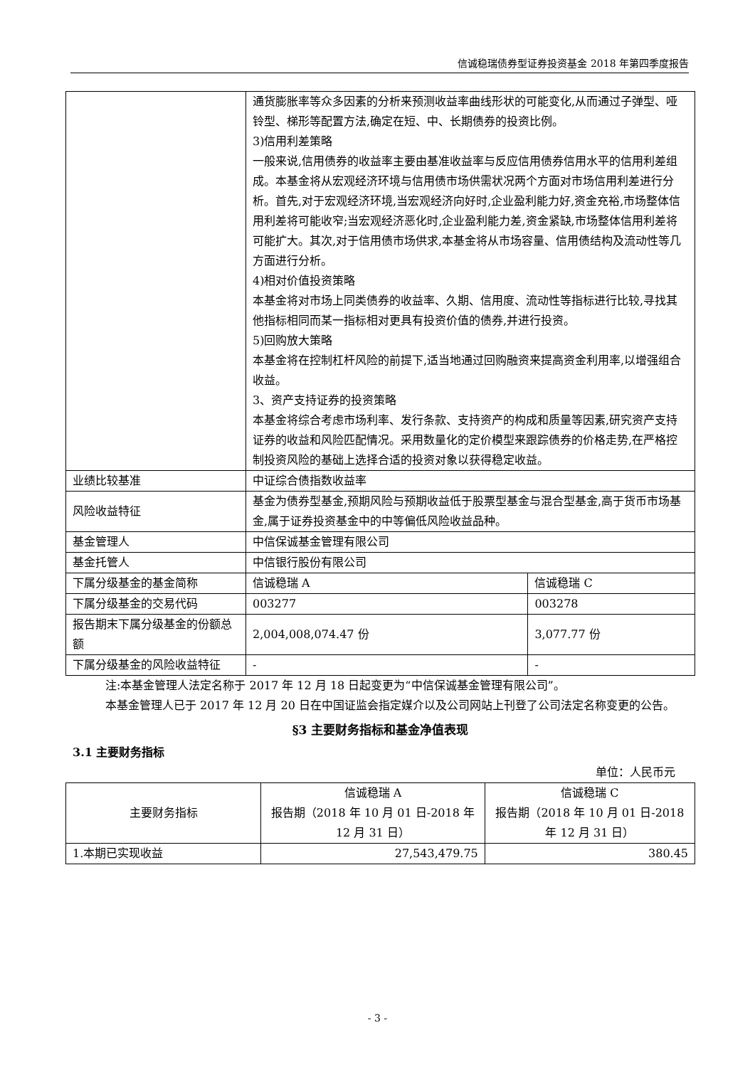信诚稳瑞债券型证券投资基金 2018 年第四季度报告
| | 通货膨胀率等众多因素的分析来预测收益率曲线形状的可能变化,从而通过子弹型、哑铃型、梯形等配置方法,确定在短、中、长期债券的投资比例。 3)信用利差策略 一般来说,信用债券的收益率主要由基准收益率与反应信用债券信用水平的信用利差组成。本基金将从宏观经济环境与信用债市场供需状况两个方面对市场信用利差进行分析。首先,对于宏观经济环境,当宏观经济向好时,企业盈利能力好,资金充裕,市场整体信用利差将可能收窄;当宏观经济恶化时,企业盈利能力差,资金紧缺,市场整体信用利差将可能扩大。其次,对于信用债市场供求,本基金将从市场容量、信用债结构及流动性等几方面进行分析。 4)相对价值投资策略 本基金将对市场上同类债券的收益率、久期、信用度、流动性等指标进行比较,寻找其他指标相同而某一指标相对更具有投资价值的债券,并进行投资。 5)回购放大策略 本基金将在控制杠杆风险的前提下,适当地通过回购融资来提高资金利用率,以增强组合收益。 3、资产支持证券的投资策略 本基金将综合考虑市场利率、发行条款、支持资产的构成和质量等因素,研究资产支持证券的收益和风险匹配情况。采用数量化的定价模型来跟踪债券的价格走势,在严格控制投资风险的基础上选择合适的投资对象以获得稳定收益。 | |
| 业绩比较基准 | 中证综合债指数收益率 | |
| 风险收益特征 | 基金为债券型基金,预期风险与预期收益低于股票型基金与混合型基金,高于货币市场基金,属于证券投资基金中的中等偏低风险收益品种。 | |
| 基金管理人 | 中信保诚基金管理有限公司 | |
| 基金托管人 | 中信银行股份有限公司 | |
| 下属分级基金的基金简称 | 信诚稳瑞 A | 信诚稳瑞 C |
| 下属分级基金的交易代码 | 003277 | 003278 |
| 报告期末下属分级基金的份额总额 | 2,004,008,074.47 份 | 3,077.77 份 |
| 下属分级基金的风险收益特征 | - | - |
注:本基金管理人法定名称于 2017 年 12 月 18 日起变更为“中信保诚基金管理有限公司”。
本基金管理人已于 2017 年 12 月 20 日在中国证监会指定媒介以及公司网站上刊登了公司法定名称变更的公告。
§3 主要财务指标和基金净值表现
3.1 主要财务指标
单位：人民币元
| 主要财务指标 | 信诚稳瑞 A 报告期（2018 年 10 月 01 日-2018 年 12 月 31 日） | 信诚稳瑞 C 报告期（2018 年 10 月 01 日-2018 年 12 月 31 日） |
| --- | --- | --- |
| 1.本期已实现收益 | 27,543,479.75 | 380.45 |
- 3 -